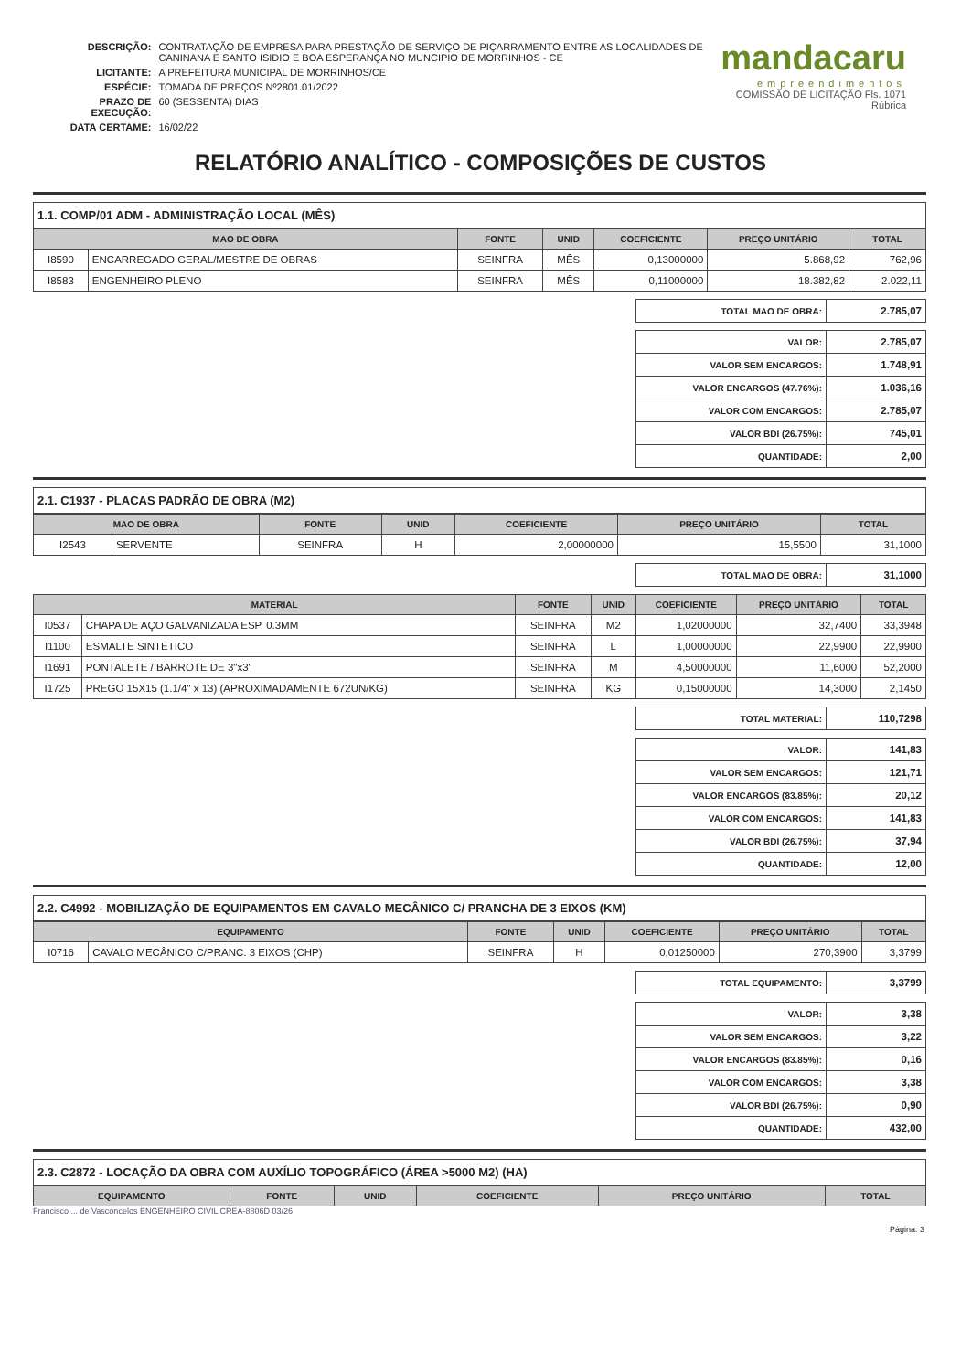| DESCRIÇÃO: | CONTRATAÇÃO DE EMPRESA PARA PRESTAÇÃO DE SERVIÇO DE PIÇARRAMENTO ENTRE AS LOCALIDADES DE CANINANA E SANTO ISIDIO E BOA ESPERANÇA NO MUNCIPIO DE MORRINHOS - CE |
| LICITANTE: | A PREFEITURA MUNICIPAL DE MORRINHOS/CE |
| ESPÉCIE: | TOMADA DE PREÇOS Nº2801.01/2022 |
| PRAZO DE EXECUÇÃO: | 60 (SESSENTA) DIAS |
| DATA CERTAME: | 16/02/22 |
mandacaru
empreendimentos
COMISSÃO DE LICITAÇÃO Fls. 1071 Rúbrica
RELATÓRIO ANALÍTICO - COMPOSIÇÕES DE CUSTOS
1.1. COMP/01 ADM - ADMINISTRAÇÃO LOCAL (MÊS)
| MAO DE OBRA | | FONTE | UNID | COEFICIENTE | PREÇO UNITÁRIO | TOTAL |
| --- | --- | --- | --- | --- | --- | --- |
| I8590 | ENCARREGADO GERAL/MESTRE DE OBRAS | SEINFRA | MÊS | 0,13000000 | 5.868,92 | 762,96 |
| I8583 | ENGENHEIRO PLENO | SEINFRA | MÊS | 0,11000000 | 18.382,82 | 2.022,11 |
| TOTAL MAO DE OBRA: | 2.785,07 |
| VALOR: | 2.785,07 |
| VALOR SEM ENCARGOS: | 1.748,91 |
| VALOR ENCARGOS (47.76%): | 1.036,16 |
| VALOR COM ENCARGOS: | 2.785,07 |
| VALOR BDI (26.75%): | 745,01 |
| QUANTIDADE: | 2,00 |
2.1. C1937 - PLACAS PADRÃO DE OBRA (M2)
| MAO DE OBRA | | FONTE | UNID | COEFICIENTE | PREÇO UNITÁRIO | TOTAL |
| --- | --- | --- | --- | --- | --- | --- |
| I2543 | SERVENTE | SEINFRA | H | 2,00000000 | 15,5500 | 31,1000 |
| TOTAL MAO DE OBRA: | 31,1000 |
| MATERIAL | | FONTE | UNID | COEFICIENTE | PREÇO UNITÁRIO | TOTAL |
| --- | --- | --- | --- | --- | --- | --- |
| I0537 | CHAPA DE AÇO GALVANIZADA ESP. 0.3MM | SEINFRA | M2 | 1,02000000 | 32,7400 | 33,3948 |
| I1100 | ESMALTE SINTETICO | SEINFRA | L | 1,00000000 | 22,9900 | 22,9900 |
| I1691 | PONTALETE / BARROTE DE 3"x3" | SEINFRA | M | 4,50000000 | 11,6000 | 52,2000 |
| I1725 | PREGO 15X15 (1.1/4" x 13) (APROXIMADAMENTE 672UN/KG) | SEINFRA | KG | 0,15000000 | 14,3000 | 2,1450 |
| TOTAL MATERIAL: | 110,7298 |
| VALOR: | 141,83 |
| VALOR SEM ENCARGOS: | 121,71 |
| VALOR ENCARGOS (83.85%): | 20,12 |
| VALOR COM ENCARGOS: | 141,83 |
| VALOR BDI (26.75%): | 37,94 |
| QUANTIDADE: | 12,00 |
2.2. C4992 - MOBILIZAÇÃO DE EQUIPAMENTOS EM CAVALO MECÂNICO C/ PRANCHA DE 3 EIXOS (KM)
| EQUIPAMENTO | | FONTE | UNID | COEFICIENTE | PREÇO UNITÁRIO | TOTAL |
| --- | --- | --- | --- | --- | --- | --- |
| I0716 | CAVALO MECÂNICO C/PRANC. 3 EIXOS (CHP) | SEINFRA | H | 0,01250000 | 270,3900 | 3,3799 |
| TOTAL EQUIPAMENTO: | 3,3799 |
| VALOR: | 3,38 |
| VALOR SEM ENCARGOS: | 3,22 |
| VALOR ENCARGOS (83.85%): | 0,16 |
| VALOR COM ENCARGOS: | 3,38 |
| VALOR BDI (26.75%): | 0,90 |
| QUANTIDADE: | 432,00 |
2.3. C2872 - LOCAÇÃO DA OBRA COM AUXÍLIO TOPOGRÁFICO (ÁREA >5000 M2) (HA)
| EQUIPAMENTO | FONTE | UNID | COEFICIENTE | PREÇO UNITÁRIO | TOTAL |
| --- | --- | --- | --- | --- | --- |
Francisco ... de Vasconcelos ENGENHEIRO CIVIL CREA-8806D 03/26
Página: 3